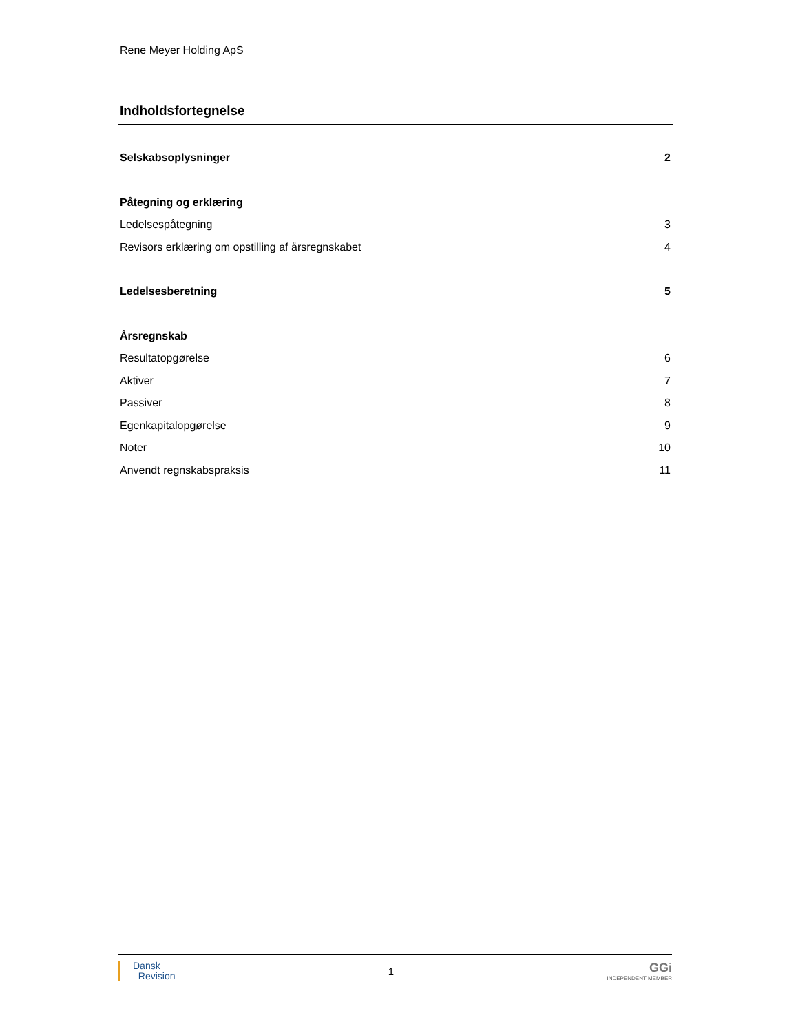Rene Meyer Holding ApS
Indholdsfortegnelse
Selskabsoplysninger 2
Påtegning og erklæring
Ledelsespåtegning 3
Revisors erklæring om opstilling af årsregnskabet 4
Ledelsesberetning 5
Årsregnskab
Resultatopgørelse 6
Aktiver 7
Passiver 8
Egenkapitalopgørelse 9
Noter 10
Anvendt regnskabspraksis 11
Dansk
Revision
1
GGi
INDEPENDENT MEMBER